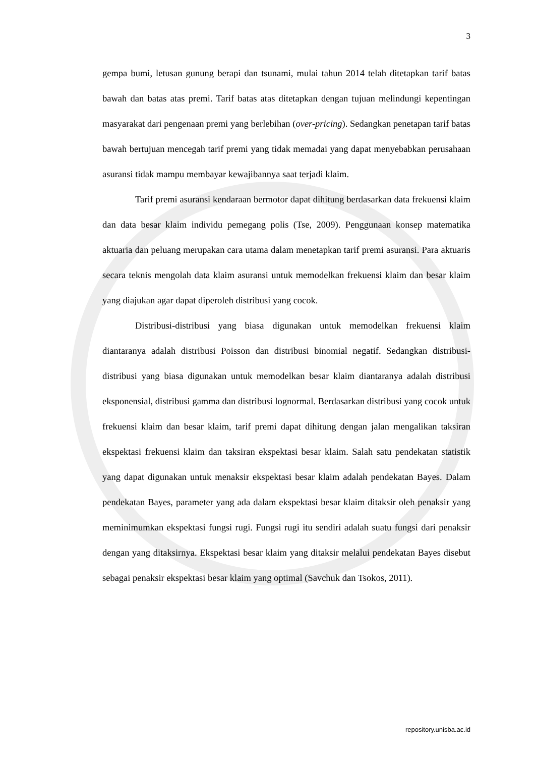3
gempa bumi, letusan gunung berapi dan tsunami, mulai tahun 2014 telah ditetapkan tarif batas bawah dan batas atas premi. Tarif batas atas ditetapkan dengan tujuan melindungi kepentingan masyarakat dari pengenaan premi yang berlebihan (over-pricing). Sedangkan penetapan tarif batas bawah bertujuan mencegah tarif premi yang tidak memadai yang dapat menyebabkan perusahaan asuransi tidak mampu membayar kewajibannya saat terjadi klaim.
Tarif premi asuransi kendaraan bermotor dapat dihitung berdasarkan data frekuensi klaim dan data besar klaim individu pemegang polis (Tse, 2009). Penggunaan konsep matematika aktuaria dan peluang merupakan cara utama dalam menetapkan tarif premi asuransi. Para aktuaris secara teknis mengolah data klaim asuransi untuk memodelkan frekuensi klaim dan besar klaim yang diajukan agar dapat diperoleh distribusi yang cocok.
Distribusi-distribusi yang biasa digunakan untuk memodelkan frekuensi klaim diantaranya adalah distribusi Poisson dan distribusi binomial negatif. Sedangkan distribusi-distribusi yang biasa digunakan untuk memodelkan besar klaim diantaranya adalah distribusi eksponensial, distribusi gamma dan distribusi lognormal. Berdasarkan distribusi yang cocok untuk frekuensi klaim dan besar klaim, tarif premi dapat dihitung dengan jalan mengalikan taksiran ekspektasi frekuensi klaim dan taksiran ekspektasi besar klaim. Salah satu pendekatan statistik yang dapat digunakan untuk menaksir ekspektasi besar klaim adalah pendekatan Bayes. Dalam pendekatan Bayes, parameter yang ada dalam ekspektasi besar klaim ditaksir oleh penaksir yang meminimumkan ekspektasi fungsi rugi. Fungsi rugi itu sendiri adalah suatu fungsi dari penaksir dengan yang ditaksirnya. Ekspektasi besar klaim yang ditaksir melalui pendekatan Bayes disebut sebagai penaksir ekspektasi besar klaim yang optimal (Savchuk dan Tsokos, 2011).
repository.unisba.ac.id